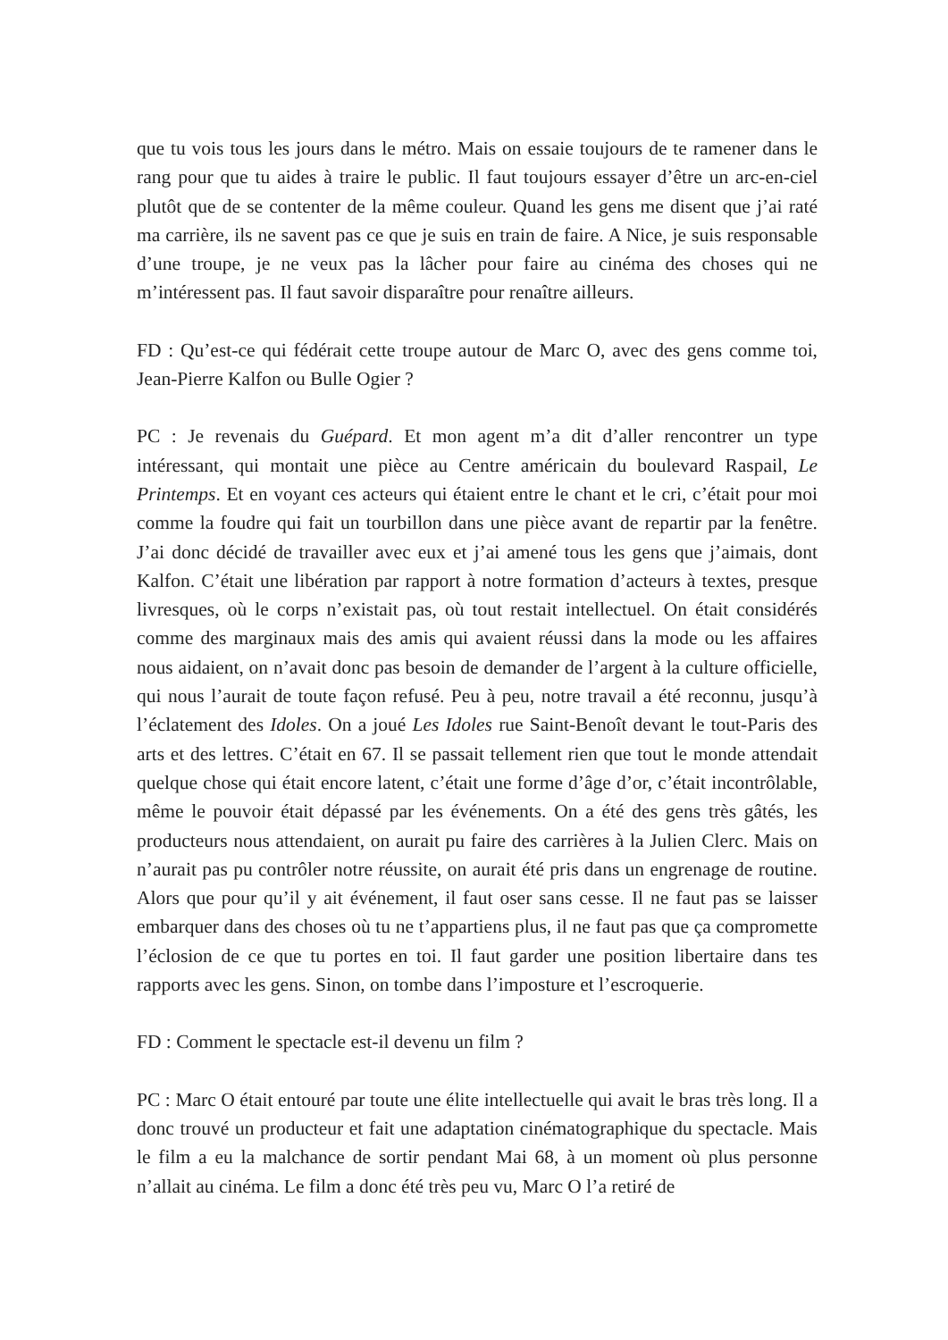que tu vois tous les jours dans le métro. Mais on essaie toujours de te ramener dans le rang pour que tu aides à traire le public. Il faut toujours essayer d’être un arc-en-ciel plutôt que de se contenter de la même couleur. Quand les gens me disent que j’ai raté ma carrière, ils ne savent pas ce que je suis en train de faire. A Nice, je suis responsable d’une troupe, je ne veux pas la lâcher pour faire au cinéma des choses qui ne m’intéressent pas. Il faut savoir disparaître pour renaître ailleurs.
FD : Qu’est-ce qui fédérait cette troupe autour de Marc O, avec des gens comme toi, Jean-Pierre Kalfon ou Bulle Ogier ?
PC : Je revenais du Guépard. Et mon agent m’a dit d’aller rencontrer un type intéressant, qui montait une pièce au Centre américain du boulevard Raspail, Le Printemps. Et en voyant ces acteurs qui étaient entre le chant et le cri, c’était pour moi comme la foudre qui fait un tourbillon dans une pièce avant de repartir par la fenêtre. J’ai donc décidé de travailler avec eux et j’ai amené tous les gens que j’aimais, dont Kalfon. C’était une libération par rapport à notre formation d’acteurs à textes, presque livresques, où le corps n’existait pas, où tout restait intellectuel. On était considérés comme des marginaux mais des amis qui avaient réussi dans la mode ou les affaires nous aidaient, on n’avait donc pas besoin de demander de l’argent à la culture officielle, qui nous l’aurait de toute façon refusé. Peu à peu, notre travail a été reconnu, jusqu’à l’éclatement des Idoles. On a joué Les Idoles rue Saint-Benoît devant le tout-Paris des arts et des lettres. C’était en 67. Il se passait tellement rien que tout le monde attendait quelque chose qui était encore latent, c’était une forme d’âge d’or, c’était incontrôlable, même le pouvoir était dépassé par les événements. On a été des gens très gâtés, les producteurs nous attendaient, on aurait pu faire des carrières à la Julien Clerc. Mais on n’aurait pas pu contrôler notre réussite, on aurait été pris dans un engrenage de routine. Alors que pour qu’il y ait événement, il faut oser sans cesse. Il ne faut pas se laisser embarquer dans des choses où tu ne t’appartiens plus, il ne faut pas que ça compromette l’éclosion de ce que tu portes en toi. Il faut garder une position libertaire dans tes rapports avec les gens. Sinon, on tombe dans l’imposture et l’escroquerie.
FD : Comment le spectacle est-il devenu un film ?
PC : Marc O était entouré par toute une élite intellectuelle qui avait le bras très long. Il a donc trouvé un producteur et fait une adaptation cinématographique du spectacle. Mais le film a eu la malchance de sortir pendant Mai 68, à un moment où plus personne n’allait au cinéma. Le film a donc été très peu vu, Marc O l’a retiré de